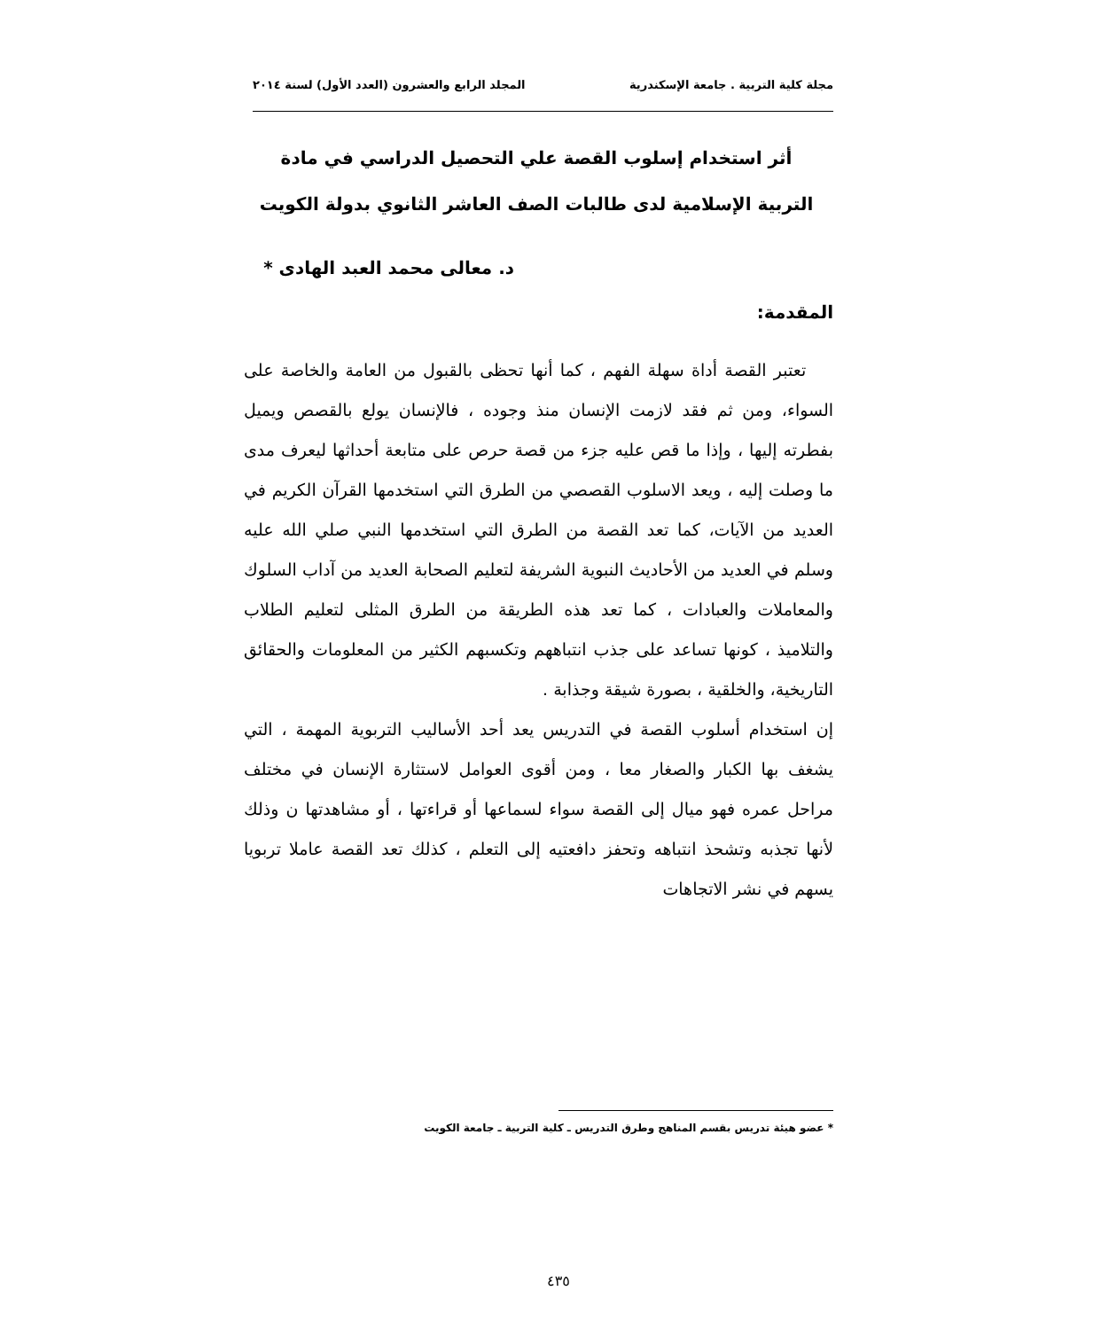مجلة كلية التربية . جامعة الإسكندرية المجلد الرابع والعشرون (العدد الأول) لسنة ٢٠١٤
أثر استخدام إسلوب القصة علي التحصيل الدراسي في مادة التربية الإسلامية لدى طالبات الصف العاشر الثانوي بدولة الكويت
د. معالى محمد العبد الهادى *
المقدمة:
تعتبر القصة أداة سهلة الفهم ، كما أنها تحظى بالقبول من العامة والخاصة على السواء، ومن ثم فقد لازمت الإنسان منذ وجوده ، فالإنسان يولع بالقصص ويميل بفطرته إليها ، وإذا ما قص عليه جزء من قصة حرص على متابعة أحداثها ليعرف مدى ما وصلت إليه ، ويعد الاسلوب القصصي من الطرق التي استخدمها القرآن الكريم في العديد من الآيات، كما تعد القصة من الطرق التي استخدمها النبي صلي الله عليه وسلم في العديد من الأحاديث النبوية الشريفة لتعليم الصحابة العديد من آداب السلوك والمعاملات والعبادات ، كما تعد هذه الطريقة من الطرق المثلى لتعليم الطلاب والتلاميذ ، كونها تساعد على جذب انتباههم وتكسبهم الكثير من المعلومات والحقائق التاريخية، والخلقية ، بصورة شيقة وجذابة .
إن استخدام أسلوب القصة في التدريس يعد أحد الأساليب التربوية المهمة ، التي يشغف بها الكبار والصغار معا ، ومن أقوى العوامل لاستثارة الإنسان في مختلف مراحل عمره فهو ميال إلى القصة سواء لسماعها أو قراءتها ، أو مشاهدتها ن وذلك لأنها تجذبه وتشحذ انتباهه وتحفز دافعتيه إلى التعلم ، كذلك تعد القصة عاملا تربويا يسهم في نشر الاتجاهات
* عضو هيئة تدريس بقسم المناهج وطرق التدريس ـ كلية التربية ـ جامعة الكويت
٤٣٥